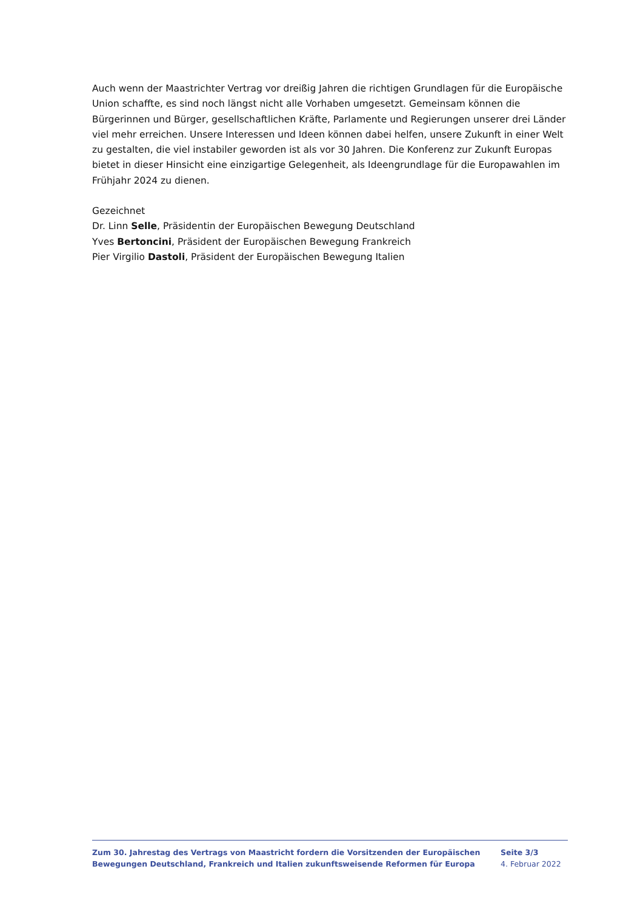Auch wenn der Maastrichter Vertrag vor dreißig Jahren die richtigen Grundlagen für die Europäische Union schaffte, es sind noch längst nicht alle Vorhaben umgesetzt. Gemeinsam können die Bürgerinnen und Bürger, gesellschaftlichen Kräfte, Parlamente und Regierungen unserer drei Länder viel mehr erreichen. Unsere Interessen und Ideen können dabei helfen, unsere Zukunft in einer Welt zu gestalten, die viel instabiler geworden ist als vor 30 Jahren. Die Konferenz zur Zukunft Europas bietet in dieser Hinsicht eine einzigartige Gelegenheit, als Ideengrundlage für die Europawahlen im Frühjahr 2024 zu dienen.
Gezeichnet
Dr. Linn Selle, Präsidentin der Europäischen Bewegung Deutschland
Yves Bertoncini, Präsident der Europäischen Bewegung Frankreich
Pier Virgilio Dastoli, Präsident der Europäischen Bewegung Italien
Zum 30. Jahrestag des Vertrags von Maastricht fordern die Vorsitzenden der Europäischen Bewegungen Deutschland, Frankreich und Italien zukunftsweisende Reformen für Europa
Seite 3/3
4. Februar 2022